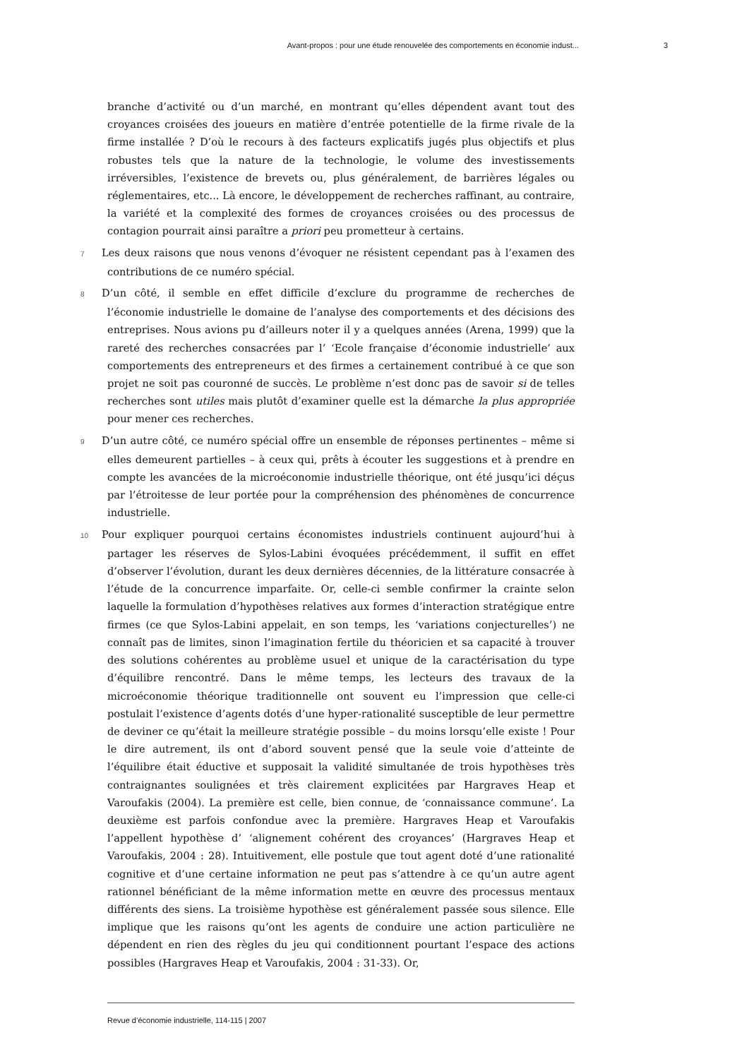Avant-propos : pour une étude renouvelée des comportements en économie indust... 3
branche d’activité ou d’un marché, en montrant qu’elles dépendent avant tout des croyances croisées des joueurs en matière d’entrée potentielle de la firme rivale de la firme installée ? D’où le recours à des facteurs explicatifs jugés plus objectifs et plus robustes tels que la nature de la technologie, le volume des investissements irréversibles, l’existence de brevets ou, plus généralement, de barrières légales ou réglementaires, etc... Là encore, le développement de recherches raffinant, au contraire, la variété et la complexité des formes de croyances croisées ou des processus de contagion pourrait ainsi paraître a priori peu prometteur à certains.
7 Les deux raisons que nous venons d’évoquer ne résistent cependant pas à l’examen des contributions de ce numéro spécial.
8 D’un côté, il semble en effet difficile d’exclure du programme de recherches de l’économie industrielle le domaine de l’analyse des comportements et des décisions des entreprises. Nous avions pu d’ailleurs noter il y a quelques années (Arena, 1999) que la rareté des recherches consacrées par l’ ‘Ecole française d’économie industrielle’ aux comportements des entrepreneurs et des firmes a certainement contribué à ce que son projet ne soit pas couronné de succès. Le problème n’est donc pas de savoir si de telles recherches sont utiles mais plutôt d’examiner quelle est la démarche la plus appropriée pour mener ces recherches.
9 D’un autre côté, ce numéro spécial offre un ensemble de réponses pertinentes – même si elles demeurent partielles – à ceux qui, prêts à écouter les suggestions et à prendre en compte les avancées de la microéconomie industrielle théorique, ont été jusqu’ici déçus par l’étroitesse de leur portée pour la compréhension des phénomènes de concurrence industrielle.
10 Pour expliquer pourquoi certains économistes industriels continuent aujourd’hui à partager les réserves de Sylos-Labini évoquées précédemment, il suffit en effet d’observer l’évolution, durant les deux dernières décennies, de la littérature consacrée à l’étude de la concurrence imparfaite. Or, celle-ci semble confirmer la crainte selon laquelle la formulation d’hypothèses relatives aux formes d’interaction stratégique entre firmes (ce que Sylos-Labini appelait, en son temps, les ‘variations conjecturelles’) ne connaît pas de limites, sinon l’imagination fertile du théoricien et sa capacité à trouver des solutions cohérentes au problème usuel et unique de la caractérisation du type d’équilibre rencontré. Dans le même temps, les lecteurs des travaux de la microéconomie théorique traditionnelle ont souvent eu l’impression que celle-ci postulait l’existence d’agents dotés d’une hyper-rationalité susceptible de leur permettre de deviner ce qu’était la meilleure stratégie possible – du moins lorsqu’elle existe ! Pour le dire autrement, ils ont d’abord souvent pensé que la seule voie d’atteinte de l’équilibre était éductive et supposait la validité simultanée de trois hypothèses très contraignantes soulignées et très clairement explicitées par Hargraves Heap et Varoufakis (2004). La première est celle, bien connue, de ‘connaissance commune’. La deuxième est parfois confondue avec la première. Hargraves Heap et Varoufakis l’appellent hypothèse d’ ‘alignement cohérent des croyances’ (Hargraves Heap et Varoufakis, 2004 : 28). Intuitivement, elle postule que tout agent doté d’une rationalité cognitive et d’une certaine information ne peut pas s’attendre à ce qu’un autre agent rationnel bénéficiant de la même information mette en œuvre des processus mentaux différents des siens. La troisième hypothèse est généralement passée sous silence. Elle implique que les raisons qu’ont les agents de conduire une action particulière ne dépendent en rien des règles du jeu qui conditionnent pourtant l’espace des actions possibles (Hargraves Heap et Varoufakis, 2004 : 31-33). Or,
Revue d’économie industrielle, 114-115 | 2007